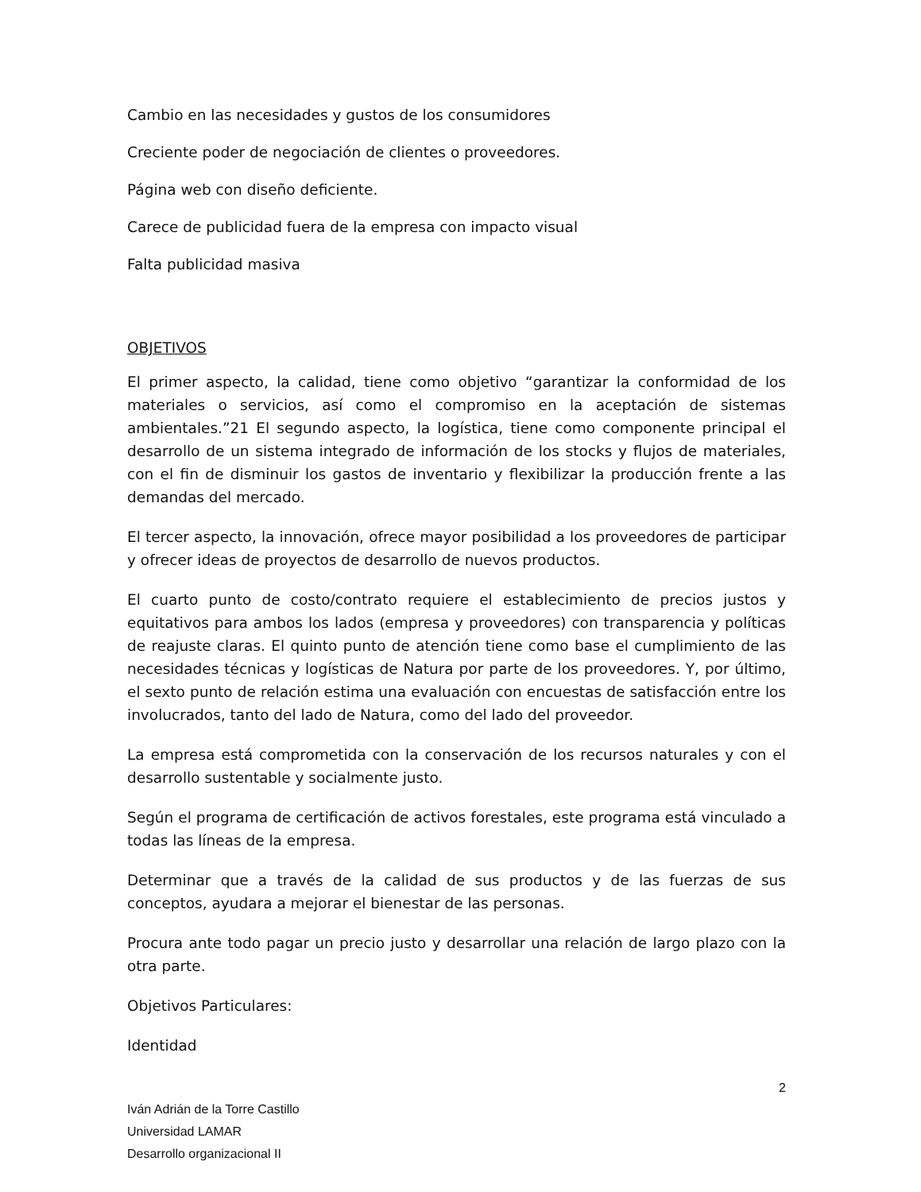Cambio en las necesidades y gustos de los consumidores
Creciente poder de negociación de clientes o proveedores.
Página web con diseño deficiente.
Carece de publicidad fuera de la empresa con impacto visual
Falta publicidad masiva
OBJETIVOS
El primer aspecto, la calidad, tiene como objetivo “garantizar la conformidad de los materiales o servicios, así como el compromiso en la aceptación de sistemas ambientales.”21 El segundo aspecto, la logística, tiene como componente principal el desarrollo de un sistema integrado de información de los stocks y flujos de materiales, con el fin de disminuir los gastos de inventario y flexibilizar la producción frente a las demandas del mercado.
El tercer aspecto, la innovación, ofrece mayor posibilidad a los proveedores de participar y ofrecer ideas de proyectos de desarrollo de nuevos productos.
El cuarto punto de costo/contrato requiere el establecimiento de precios justos y equitativos para ambos los lados (empresa y proveedores) con transparencia y políticas de reajuste claras. El quinto punto de atención tiene como base el cumplimiento de las necesidades técnicas y logísticas de Natura por parte de los proveedores. Y, por último, el sexto punto de relación estima una evaluación con encuestas de satisfacción entre los involucrados, tanto del lado de Natura, como del lado del proveedor.
La empresa está comprometida con la conservación de los recursos naturales y con el desarrollo sustentable y socialmente justo.
Según el programa de certificación de activos forestales, este programa está vinculado a todas las líneas de la empresa.
Determinar que a través de la calidad de sus productos y de las fuerzas de sus conceptos, ayudara a mejorar el bienestar de las personas.
Procura ante todo pagar un precio justo y desarrollar una relación de largo plazo con la otra parte.
Objetivos Particulares:
Identidad
2
Iván Adrián de la Torre Castillo
Universidad LAMAR
Desarrollo organizacional II